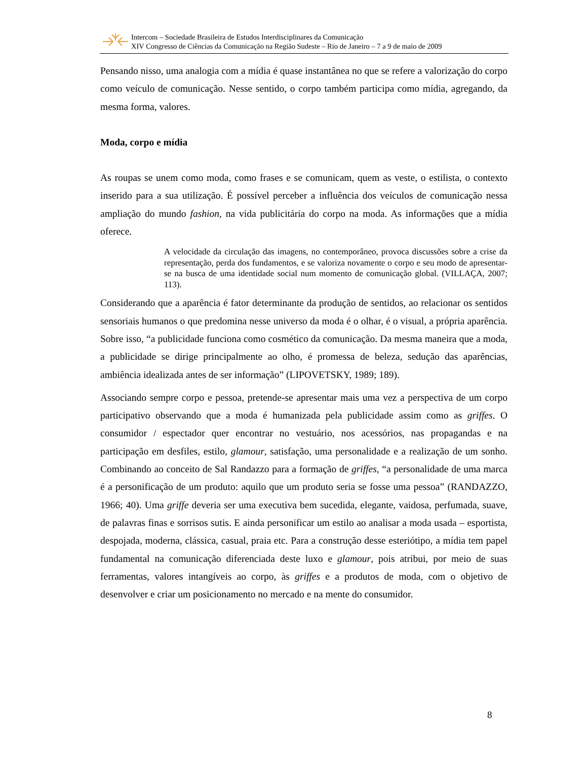Intercom – Sociedade Brasileira de Estudos Interdisciplinares da Comunicação
XIV Congresso de Ciências da Comunicação na Região Sudeste – Rio de Janeiro – 7 a 9 de maio de 2009
Pensando nisso, uma analogia com a mídia é quase instantânea no que se refere a valorização do corpo como veículo de comunicação. Nesse sentido, o corpo também participa como mídia, agregando, da mesma forma, valores.
Moda, corpo e mídia
As roupas se unem como moda, como frases e se comunicam, quem as veste, o estilista, o contexto inserido para a sua utilização. É possível perceber a influência dos veículos de comunicação nessa ampliação do mundo fashion, na vida publicitária do corpo na moda. As informações que a mídia oferece.
A velocidade da circulação das imagens, no contemporâneo, provoca discussões sobre a crise da representação, perda dos fundamentos, e se valoriza novamente o corpo e seu modo de apresentar-se na busca de uma identidade social num momento de comunicação global. (VILLAÇA, 2007; 113).
Considerando que a aparência é fator determinante da produção de sentidos, ao relacionar os sentidos sensoriais humanos o que predomina nesse universo da moda é o olhar, é o visual, a própria aparência. Sobre isso, “a publicidade funciona como cosmético da comunicação. Da mesma maneira que a moda, a publicidade se dirige principalmente ao olho, é promessa de beleza, sedução das aparências, ambiência idealizada antes de ser informação” (LIPOVETSKY, 1989; 189).
Associando sempre corpo e pessoa, pretende-se apresentar mais uma vez a perspectiva de um corpo participativo observando que a moda é humanizada pela publicidade assim como as griffes. O consumidor / espectador quer encontrar no vestuário, nos acessórios, nas propagandas e na participação em desfiles, estilo, glamour, satisfação, uma personalidade e a realização de um sonho. Combinando ao conceito de Sal Randazzo para a formação de griffes, “a personalidade de uma marca é a personificação de um produto: aquilo que um produto seria se fosse uma pessoa” (RANDAZZO, 1966; 40). Uma griffe deveria ser uma executiva bem sucedida, elegante, vaidosa, perfumada, suave, de palavras finas e sorrisos sutis. E ainda personificar um estilo ao analisar a moda usada – esportista, despojada, moderna, clássica, casual, praia etc. Para a construção desse esteriótipo, a mídia tem papel fundamental na comunicação diferenciada deste luxo e glamour, pois atribui, por meio de suas ferramentas, valores intangíveis ao corpo, às griffes e a produtos de moda, com o objetivo de desenvolver e criar um posicionamento no mercado e na mente do consumidor.
8